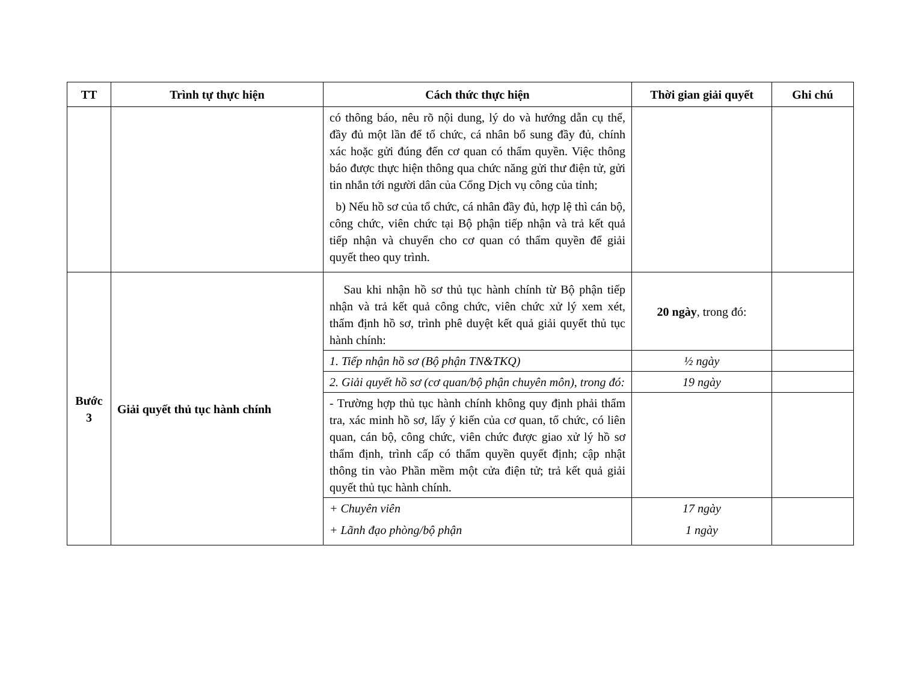| TT | Trình tự thực hiện | Cách thức thực hiện | Thời gian giải quyết | Ghi chú |
| --- | --- | --- | --- | --- |
| | | có thông báo, nêu rõ nội dung, lý do và hướng dẫn cụ thể, đầy đủ một lần để tổ chức, cá nhân bổ sung đầy đủ, chính xác hoặc gửi đúng đến cơ quan có thẩm quyền. Việc thông báo được thực hiện thông qua chức năng gửi thư điện tử, gửi tin nhắn tới người dân của Cổng Dịch vụ công của tỉnh; b) Nếu hồ sơ của tổ chức, cá nhân đầy đủ, hợp lệ thì cán bộ, công chức, viên chức tại Bộ phận tiếp nhận và trả kết quả tiếp nhận và chuyển cho cơ quan có thẩm quyền để giải quyết theo quy trình. | | |
| Bước 3 | Giải quyết thủ tục hành chính | Sau khi nhận hồ sơ thủ tục hành chính từ Bộ phận tiếp nhận và trả kết quả công chức, viên chức xử lý xem xét, thẩm định hồ sơ, trình phê duyệt kết quả giải quyết thủ tục hành chính: | 20 ngày , trong đó: | |
| | | 1. Tiếp nhận hồ sơ (Bộ phận TN&TKQ) | ½ ngày | |
| | | 2. Giải quyết hồ sơ (cơ quan/bộ phận chuyên môn), trong đó: | 19 ngày | |
| | | - Trường hợp thủ tục hành chính không quy định phải thẩm tra, xác minh hồ sơ, lấy ý kiến của cơ quan, tổ chức, có liên quan, cán bộ, công chức, viên chức được giao xử lý hồ sơ thẩm định, trình cấp có thẩm quyền quyết định; cập nhật thông tin vào Phần mềm một cửa điện tử; trả kết quả giải quyết thủ tục hành chính. | | |
| | | + Chuyên viên + Lãnh đạo phòng/bộ phận | 17 ngày 1 ngày | |